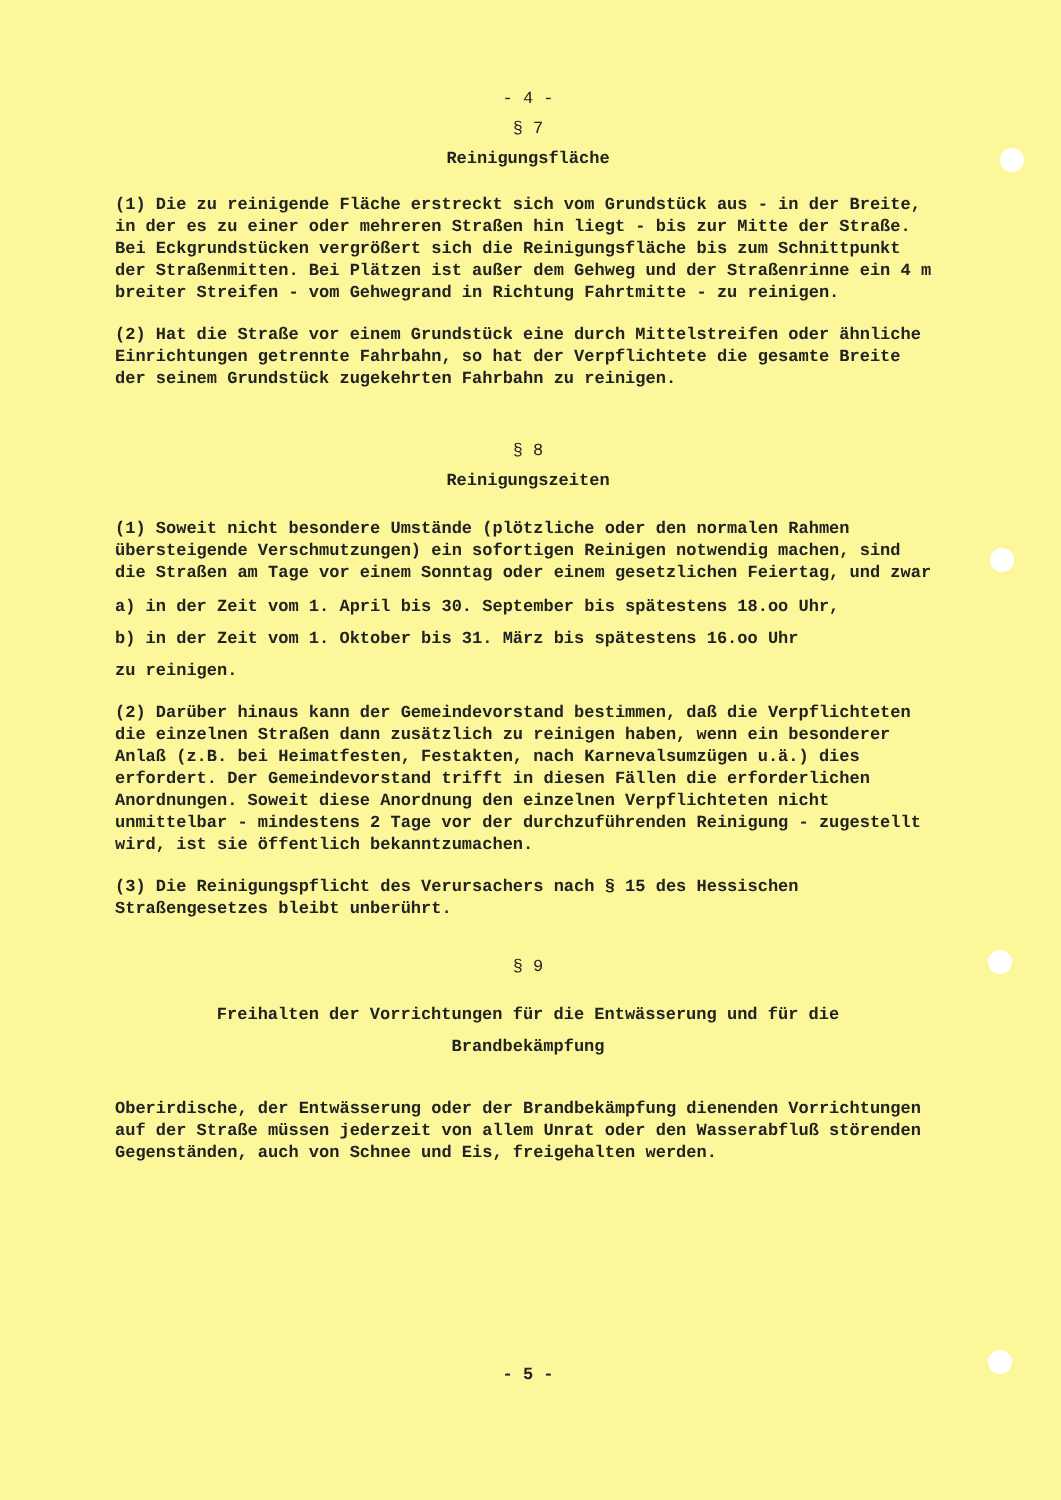- 4 -
§ 7
Reinigungsfläche
(1) Die zu reinigende Fläche erstreckt sich vom Grundstück aus - in der Breite, in der es zu einer oder mehreren Straßen hin liegt - bis zur Mitte der Straße. Bei Eckgrundstücken vergrößert sich die Reinigungsfläche bis zum Schnittpunkt der Straßenmitten. Bei Plätzen ist außer dem Gehweg und der Straßenrinne ein 4 m breiter Streifen - vom Gehwegrand in Richtung Fahrtmitte - zu reinigen.
(2) Hat die Straße vor einem Grundstück eine durch Mittelstreifen oder ähnliche Einrichtungen getrennte Fahrbahn, so hat der Verpflichtete die gesamte Breite der seinem Grundstück zugekehrten Fahrbahn zu reinigen.
§ 8
Reinigungszeiten
(1) Soweit nicht besondere Umstände (plötzliche oder den normalen Rahmen übersteigende Verschmutzungen) ein sofortigen Reinigen notwendig machen, sind die Straßen am Tage vor einem Sonntag oder einem gesetzlichen Feiertag, und zwar
a) in der Zeit vom 1. April bis 30. September bis spätestens 18.oo Uhr,
b) in der Zeit vom 1. Oktober bis 31. März bis spätestens 16.oo Uhr
zu reinigen.
(2) Darüber hinaus kann der Gemeindevorstand bestimmen, daß die Verpflichteten die einzelnen Straßen dann zusätzlich zu reinigen haben, wenn ein besonderer Anlaß (z.B. bei Heimatfesten, Festakten, nach Karnevalsumzügen u.ä.) dies erfordert. Der Gemeindevorstand trifft in diesen Fällen die erforderlichen Anordnungen. Soweit diese Anordnung den einzelnen Verpflichteten nicht unmittelbar - mindestens 2 Tage vor der durchzuführenden Reinigung - zugestellt wird, ist sie öffentlich bekanntzumachen.
(3) Die Reinigungspflicht des Verursachers nach § 15 des Hessischen Straßengesetzes bleibt unberührt.
§ 9
Freihalten der Vorrichtungen für die Entwässerung und für die
Brandbekämpfung
Oberirdische, der Entwässerung oder der Brandbekämpfung dienenden Vorrichtungen auf der Straße müssen jederzeit von allem Unrat oder den Wasserabfluß störenden Gegenständen, auch von Schnee und Eis, freigehalten werden.
- 5 -